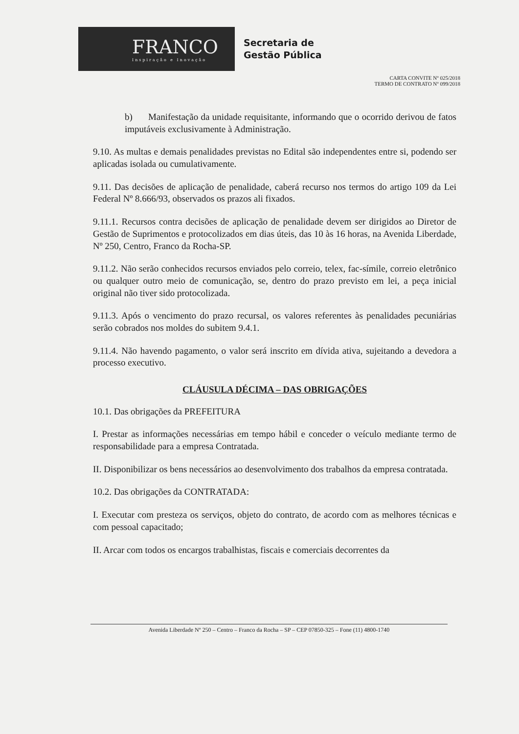FRANCO
Inspiração e Inovação
Secretaria de
Gestão Pública
CARTA CONVITE Nº 025/2018
TERMO DE CONTRATO Nº 099/2018
b) Manifestação da unidade requisitante, informando que o ocorrido derivou de fatos imputáveis exclusivamente à Administração.
9.10. As multas e demais penalidades previstas no Edital são independentes entre si, podendo ser aplicadas isolada ou cumulativamente.
9.11. Das decisões de aplicação de penalidade, caberá recurso nos termos do artigo 109 da Lei Federal Nº 8.666/93, observados os prazos ali fixados.
9.11.1. Recursos contra decisões de aplicação de penalidade devem ser dirigidos ao Diretor de Gestão de Suprimentos e protocolizados em dias úteis, das 10 às 16 horas, na Avenida Liberdade, Nº 250, Centro, Franco da Rocha-SP.
9.11.2. Não serão conhecidos recursos enviados pelo correio, telex, fac-símile, correio eletrônico ou qualquer outro meio de comunicação, se, dentro do prazo previsto em lei, a peça inicial original não tiver sido protocolizada.
9.11.3. Após o vencimento do prazo recursal, os valores referentes às penalidades pecuniárias serão cobrados nos moldes do subitem 9.4.1.
9.11.4. Não havendo pagamento, o valor será inscrito em dívida ativa, sujeitando a devedora a processo executivo.
CLÁUSULA DÉCIMA – DAS OBRIGAÇÕES
10.1. Das obrigações da PREFEITURA
I. Prestar as informações necessárias em tempo hábil e conceder o veículo mediante termo de responsabilidade para a empresa Contratada.
II. Disponibilizar os bens necessários ao desenvolvimento dos trabalhos da empresa contratada.
10.2. Das obrigações da CONTRATADA:
I. Executar com presteza os serviços, objeto do contrato, de acordo com as melhores técnicas e com pessoal capacitado;
II. Arcar com todos os encargos trabalhistas, fiscais e comerciais decorrentes da
Avenida Liberdade Nº 250 – Centro – Franco da Rocha – SP – CEP 07850-325 – Fone (11) 4800-1740